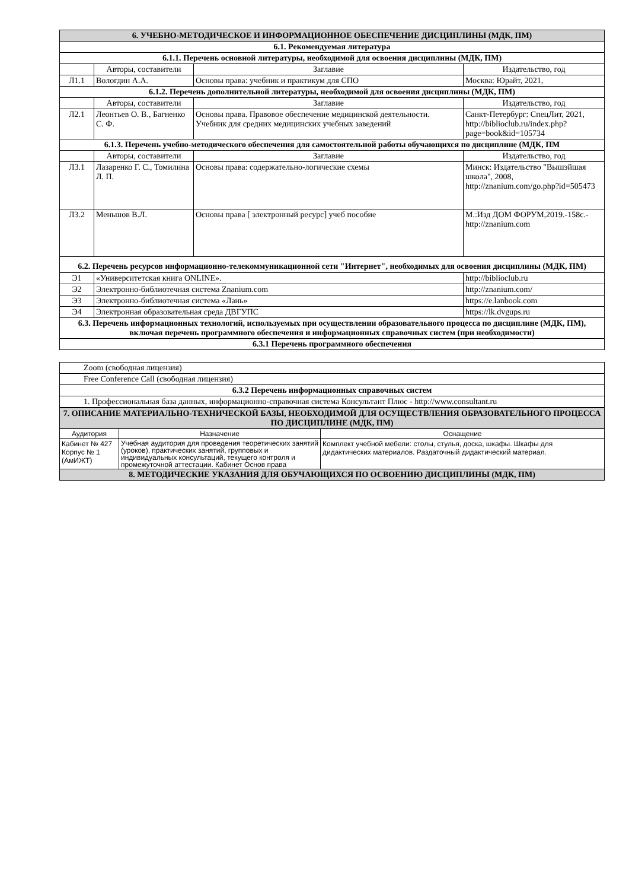| 6. УЧЕБНО-МЕТОДИЧЕСКОЕ И ИНФОРМАЦИОННОЕ ОБЕСПЕЧЕНИЕ ДИСЦИПЛИНЫ (МДК, ПМ) | | | |
| 6.1. Рекомендуемая литература | | | |
| 6.1.1. Перечень основной литературы, необходимой для освоения дисциплины (МДК, ПМ) | | | |
| | Авторы, составители | Заглавие | Издательство, год |
| Л1.1 | Вологдин А.А. | Основы права: учебник и практикум для СПО | Москва: Юрайт, 2021, |
| 6.1.2. Перечень дополнительной литературы, необходимой для освоения дисциплины (МДК, ПМ) | | | |
| | Авторы, составители | Заглавие | Издательство, год |
| Л2.1 | Леонтьев О. В., Багненко С. Ф. | Основы права. Правовое обеспечение медицинской деятельности. Учебник для средних медицинских учебных заведений | Санкт-Петербург: СпецЛит, 2021, http://biblioclub.ru/index.php?page=book&id=105734 |
| 6.1.3. Перечень учебно-методического обеспечения для самостоятельной работы обучающихся по дисциплине (МДК, ПМ | | | |
| | Авторы, составители | Заглавие | Издательство, год |
| Л3.1 | Лазаренко Г. С., Томилина Л. П. | Основы права: содержательно-логические схемы | Минск: Издательство "Вышэйшая школа", 2008, http://znanium.com/go.php?id=505473 |
| Л3.2 | Меньшов В.Л. | Основы права [ электронный ресурс] учеб пособие | М.:Изд ДОМ ФОРУМ,2019.-158с.- http://znanium.com |
| 6.2. Перечень ресурсов информационно-телекоммуникационной сети "Интернет", необходимых для освоения дисциплины (МДК, ПМ) | | | |
| Э1 | «Университетская книга ONLINE». | | http://biblioclub.ru |
| Э2 | Электронно-библиотечная система Znanium.com | | http://znanium.com/ |
| Э3 | Электронно-библиотечная система «Лань» | | https://e.lanbook.com |
| Э4 | Электронная образовательная среда ДВГУПС | | https://lk.dvgups.ru |
| 6.3. Перечень информационных технологий, используемых при осуществлении образовательного процесса по дисциплине (МДК, ПМ), включая перечень программного обеспечения и информационных справочных систем (при необходимости) | | | |
| 6.3.1 Перечень программного обеспечения | | | |
| Zoom (свободная лицензия) |
| Free Conference Call (свободная лицензия) |
| 6.3.2 Перечень информационных справочных систем |
| 1. Профессиональная база данных, информационно-справочная система Консультант Плюс - http://www.consultant.ru |
| 7. ОПИСАНИЕ МАТЕРИАЛЬНО-ТЕХНИЧЕСКОЙ БАЗЫ, НЕОБХОДИМОЙ ДЛЯ ОСУЩЕСТВЛЕНИЯ ОБРАЗОВАТЕЛЬНОГО ПРОЦЕССА ПО ДИСЦИПЛИНЕ (МДК, ПМ) | | |
| Аудитория | Назначение | Оснащение |
| Кабинет № 427 Корпус № 1 (АмИЖТ) | Учебная аудитория для проведения теоретических занятий (уроков), практических занятий, групповых и индивидуальных консультаций, текущего контроля и промежуточной аттестации. Кабинет Основ права | Комплект учебной мебели: столы, стулья, доска, шкафы. Шкафы для дидактических материалов. Раздаточный дидактический материал. |
| 8. МЕТОДИЧЕСКИЕ УКАЗАНИЯ ДЛЯ ОБУЧАЮЩИХСЯ ПО ОСВОЕНИЮ ДИСЦИПЛИНЫ (МДК, ПМ) | | |